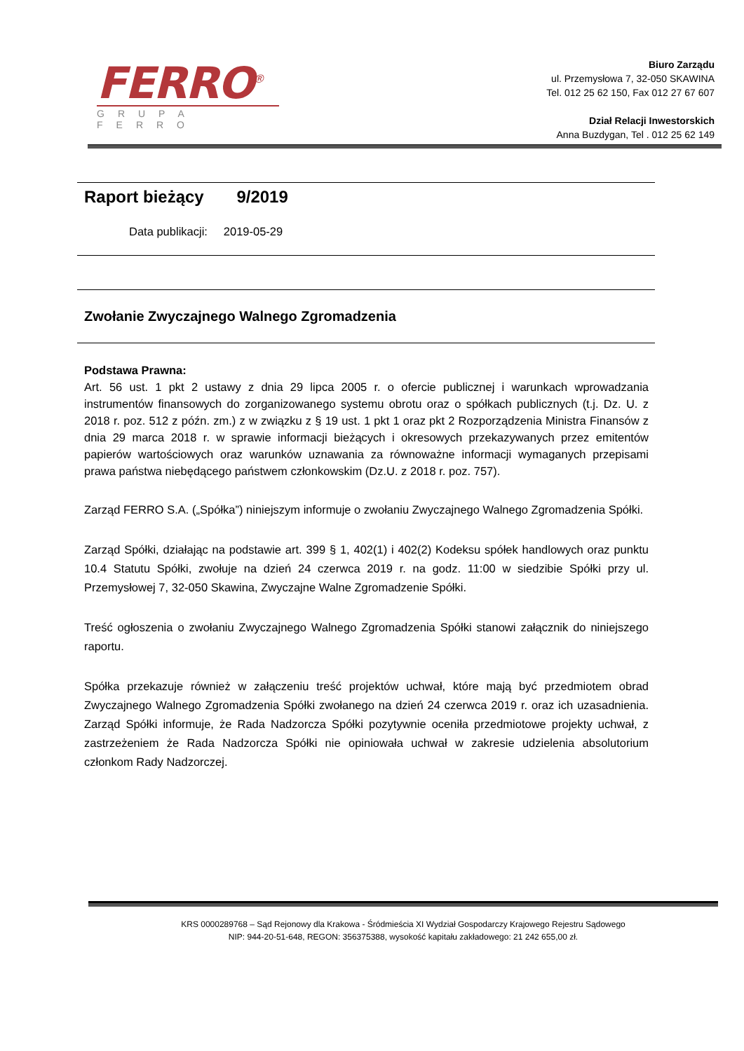FERRO<sup>®</sup>
GRUPA FERRO
Biuro Zarządu
ul. Przemysłowa 7, 32-050 SKAWINA
Tel. 012 25 62 150, Fax 012 27 67 607
Dział Relacji Inwestorskich
Anna Buzdygan, Tel . 012 25 62 149
Raport bieżący 9/2019
Data publikacji: 2019-05-29
Zwołanie Zwyczajnego Walnego Zgromadzenia
Podstawa Prawna:
Art. 56 ust. 1 pkt 2 ustawy z dnia 29 lipca 2005 r. o ofercie publicznej i warunkach wprowadzania instrumentów finansowych do zorganizowanego systemu obrotu oraz o spółkach publicznych (t.j. Dz. U. z 2018 r. poz. 512 z późn. zm.) z w związku z § 19 ust. 1 pkt 1 oraz pkt 2 Rozporządzenia Ministra Finansów z dnia 29 marca 2018 r. w sprawie informacji bieżących i okresowych przekazywanych przez emitentów papierów wartościowych oraz warunków uznawania za równoważne informacji wymaganych przepisami prawa państwa niebędącego państwem członkowskim (Dz.U. z 2018 r. poz. 757).
Zarząd FERRO S.A. („Spółka”) niniejszym informuje o zwołaniu Zwyczajnego Walnego Zgromadzenia Spółki.
Zarząd Spółki, działając na podstawie art. 399 § 1, 402(1) i 402(2) Kodeksu spółek handlowych oraz punktu 10.4 Statutu Spółki, zwołuje na dzień 24 czerwca 2019 r. na godz. 11:00 w siedzibie Spółki przy ul. Przemysłowej 7, 32-050 Skawina, Zwyczajne Walne Zgromadzenie Spółki.
Treść ogłoszenia o zwołaniu Zwyczajnego Walnego Zgromadzenia Spółki stanowi załącznik do niniejszego raportu.
Spółka przekazuje również w załączeniu treść projektów uchwał, które mają być przedmiotem obrad Zwyczajnego Walnego Zgromadzenia Spółki zwołanego na dzień 24 czerwca 2019 r. oraz ich uzasadnienia. Zarząd Spółki informuje, że Rada Nadzorcza Spółki pozytywnie oceniła przedmiotowe projekty uchwał, z zastrzeżeniem że Rada Nadzorcza Spółki nie opiniowała uchwał w zakresie udzielenia absolutorium członkom Rady Nadzorczej.
KRS 0000289768 – Sąd Rejonowy dla Krakowa - Śródmieścia XI Wydział Gospodarczy Krajowego Rejestru Sądowego
NIP: 944-20-51-648, REGON: 356375388, wysokość kapitału zakładowego: 21 242 655,00 zł.